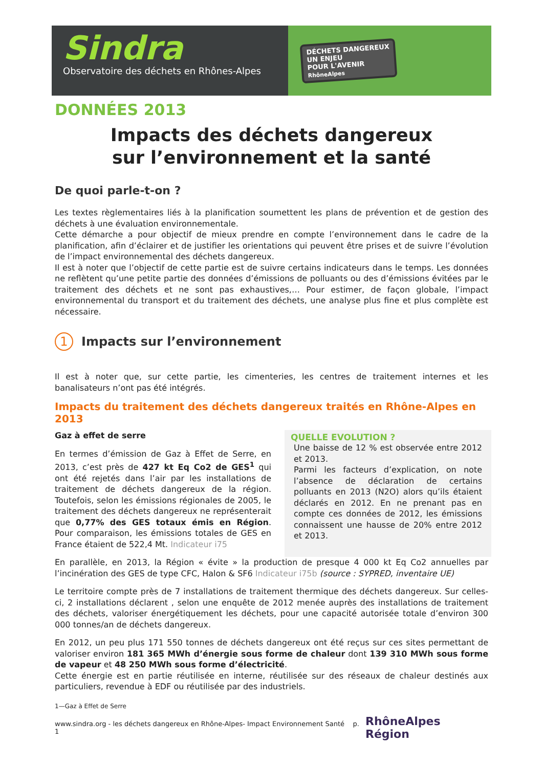Sindra
Observatoire des déchets en Rhônes-Alpes
DÉCHETS DANGEREUX
UN ENJEU
POUR L'AVENIR
RhôneAlpes
DONNÉES 2013
Impacts des déchets dangereux
sur l’environnement et la santé
De quoi parle-t-on ?
Les textes règlementaires liés à la planification soumettent les plans de prévention et de gestion des déchets à une évaluation environnementale.
Cette démarche a pour objectif de mieux prendre en compte l’environnement dans le cadre de la planification, afin d’éclairer et de justifier les orientations qui peuvent être prises et de suivre l’évolution de l’impact environnemental des déchets dangereux.
Il est à noter que l’objectif de cette partie est de suivre certains indicateurs dans le temps. Les données ne reflètent qu’une petite partie des données d’émissions de polluants ou des d’émissions évitées par le traitement des déchets et ne sont pas exhaustives,… Pour estimer, de façon globale, l’impact environnemental du transport et du traitement des déchets, une analyse plus fine et plus complète est nécessaire.
1
Impacts sur l’environnement
Il est à noter que, sur cette partie, les cimenteries, les centres de traitement internes et les banalisateurs n’ont pas été intégrés.
Impacts du traitement des déchets dangereux traités en Rhône-Alpes en 2013
Gaz à effet de serre
En termes d’émission de Gaz à Effet de Serre, en 2013, c’est près de 427 kt Eq Co2 de GES<sup>1</sup> qui ont été rejetés dans l’air par les installations de traitement de déchets dangereux de la région. Toutefois, selon les émissions régionales de 2005, le traitement des déchets dangereux ne représenterait que 0,77% des GES totaux émis en Région. Pour comparaison, les émissions totales de GES en France étaient de 522,4 Mt. Indicateur i75
QUELLE EVOLUTION ?
Une baisse de 12 % est observée entre 2012 et 2013.
Parmi les facteurs d’explication, on note l’absence de déclaration de certains polluants en 2013 (N2O) alors qu’ils étaient déclarés en 2012. En ne prenant pas en compte ces données de 2012, les émissions connaissent une hausse de 20% entre 2012 et 2013.
En parallèle, en 2013, la Région « évite » la production de presque 4 000 kt Eq Co2 annuelles par l’incinération des GES de type CFC, Halon & SF6 Indicateur i75b (source : SYPRED, inventaire UE)
Le territoire compte près de 7 installations de traitement thermique des déchets dangereux. Sur celles-ci, 2 installations déclarent , selon une enquête de 2012 menée auprès des installations de traitement des déchets, valoriser énergétiquement les déchets, pour une capacité autorisée totale d’environ 300 000 tonnes/an de déchets dangereux.
En 2012, un peu plus 171 550 tonnes de déchets dangereux ont été reçus sur ces sites permettant de valoriser environ 181 365 MWh d’énergie sous forme de chaleur dont 139 310 MWh sous forme de vapeur et 48 250 MWh sous forme d’électricité.
Cette énergie est en partie réutilisée en interne, réutilisée sur des réseaux de chaleur destinés aux particuliers, revendue à EDF ou réutilisée par des industriels.
1—Gaz à Effet de Serre
www.sindra.org - les déchets dangereux en Rhône-Alpes- Impact Environnement Santé p. 1 RhôneAlpes Région